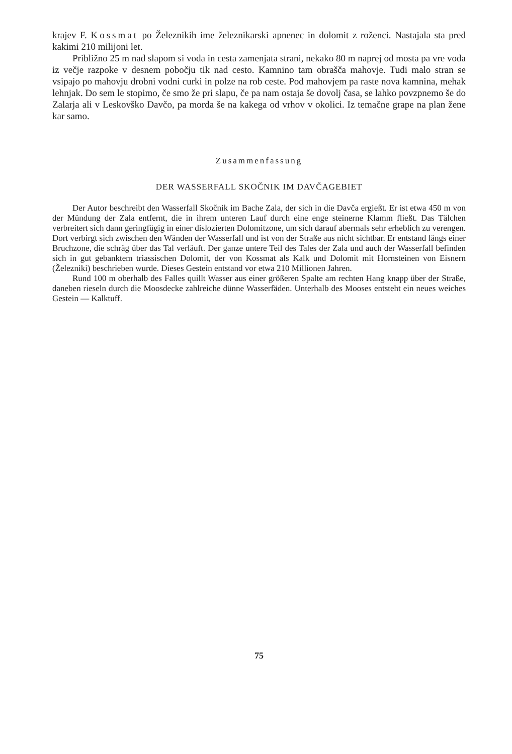krajev F. Kossmat po Železnikih ime železnikarski apnenec in dolomit z roženci. Nastajala sta pred kakimi 210 milijoni let.
Približno 25 m nad slapom si voda in cesta zamenjata strani, nekako 80 m naprej od mosta pa vre voda iz večje razpoke v desnem pobočju tik nad cesto. Kamnino tam obrašča mahovje. Tudi malo stran se vsipajo po mahovju drobni vodni curki in polze na rob ceste. Pod mahovjem pa raste nova kamnina, mehak lehnjak. Do sem le stopimo, če smo že pri slapu, če pa nam ostaja še dovolj časa, se lahko povzpnemo še do Zalarja ali v Leskovško Davčo, pa morda še na kakega od vrhov v okolici. Iz temačne grape na plan žene kar samo.
Zusammenfassung
DER WASSERFALL SKOČNIK IM DAVČAGEBIET
Der Autor beschreibt den Wasserfall Skočnik im Bache Zala, der sich in die Davča ergießt. Er ist etwa 450 m von der Mündung der Zala entfernt, die in ihrem unteren Lauf durch eine enge steinerne Klamm fließt. Das Tälchen verbreitert sich dann geringfügig in einer dislozierten Dolomitzone, um sich darauf abermals sehr erheblich zu verengen. Dort verbirgt sich zwischen den Wänden der Wasserfall und ist von der Straße aus nicht sichtbar. Er entstand längs einer Bruchzone, die schräg über das Tal verläuft. Der ganze untere Teil des Tales der Zala und auch der Wasserfall befinden sich in gut gebanktem triassischen Dolomit, der von Kossmat als Kalk und Dolomit mit Hornsteinen von Eisnern (Železniki) beschrieben wurde. Dieses Gestein entstand vor etwa 210 Millionen Jahren.
Rund 100 m oberhalb des Falles quillt Wasser aus einer größeren Spalte am rechten Hang knapp über der Straße, daneben rieseln durch die Moosdecke zahlreiche dünne Wasserfäden. Unterhalb des Mooses entsteht ein neues weiches Gestein — Kalktuff.
75